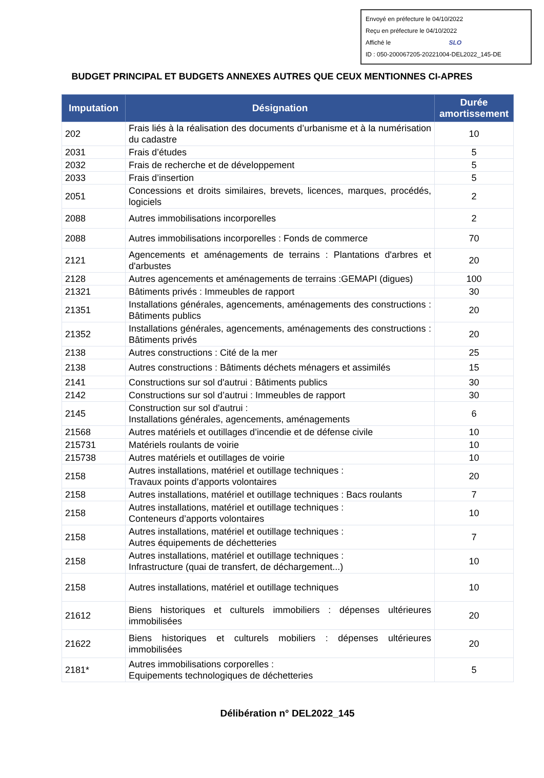Envoyé en préfecture le 04/10/2022
Reçu en préfecture le 04/10/2022
Affiché le SLO
ID : 050-200067205-20221004-DEL2022_145-DE
BUDGET PRINCIPAL ET BUDGETS ANNEXES AUTRES QUE CEUX MENTIONNES CI-APRES
| Imputation | Désignation | Durée amortissement |
| --- | --- | --- |
| 202 | Frais liés à la réalisation des documents d’urbanisme et à la numérisation du cadastre | 10 |
| 2031 | Frais d’études | 5 |
| 2032 | Frais de recherche et de développement | 5 |
| 2033 | Frais d’insertion | 5 |
| 2051 | Concessions et droits similaires, brevets, licences, marques, procédés, logiciels | 2 |
| 2088 | Autres immobilisations incorporelles | 2 |
| 2088 | Autres immobilisations incorporelles : Fonds de commerce | 70 |
| 2121 | Agencements et aménagements de terrains : Plantations d'arbres et d'arbustes | 20 |
| 2128 | Autres agencements et aménagements de terrains :GEMAPI (digues) | 100 |
| 21321 | Bâtiments privés : Immeubles de rapport | 30 |
| 21351 | Installations générales, agencements, aménagements des constructions : Bâtiments publics | 20 |
| 21352 | Installations générales, agencements, aménagements des constructions : Bâtiments privés | 20 |
| 2138 | Autres constructions : Cité de la mer | 25 |
| 2138 | Autres constructions : Bâtiments déchets ménagers et assimilés | 15 |
| 2141 | Constructions sur sol d'autrui : Bâtiments publics | 30 |
| 2142 | Constructions sur sol d’autrui : Immeubles de rapport | 30 |
| 2145 | Construction sur sol d'autrui : Installations générales, agencements, aménagements | 6 |
| 21568 | Autres matériels et outillages d’incendie et de défense civile | 10 |
| 215731 | Matériels roulants de voirie | 10 |
| 215738 | Autres matériels et outillages de voirie | 10 |
| 2158 | Autres installations, matériel et outillage techniques : Travaux points d’apports volontaires | 20 |
| 2158 | Autres installations, matériel et outillage techniques : Bacs roulants | 7 |
| 2158 | Autres installations, matériel et outillage techniques : Conteneurs d’apports volontaires | 10 |
| 2158 | Autres installations, matériel et outillage techniques : Autres équipements de déchetteries | 7 |
| 2158 | Autres installations, matériel et outillage techniques : Infrastructure (quai de transfert, de déchargement...) | 10 |
| 2158 | Autres installations, matériel et outillage techniques | 10 |
| 21612 | Biens historiques et culturels immobiliers : dépenses ultérieures immobilisées | 20 |
| 21622 | Biens historiques et culturels mobiliers : dépenses ultérieures immobilisées | 20 |
| 2181* | Autres immobilisations corporelles : Equipements technologiques de déchetteries | 5 |
Délibération n° DEL2022_145